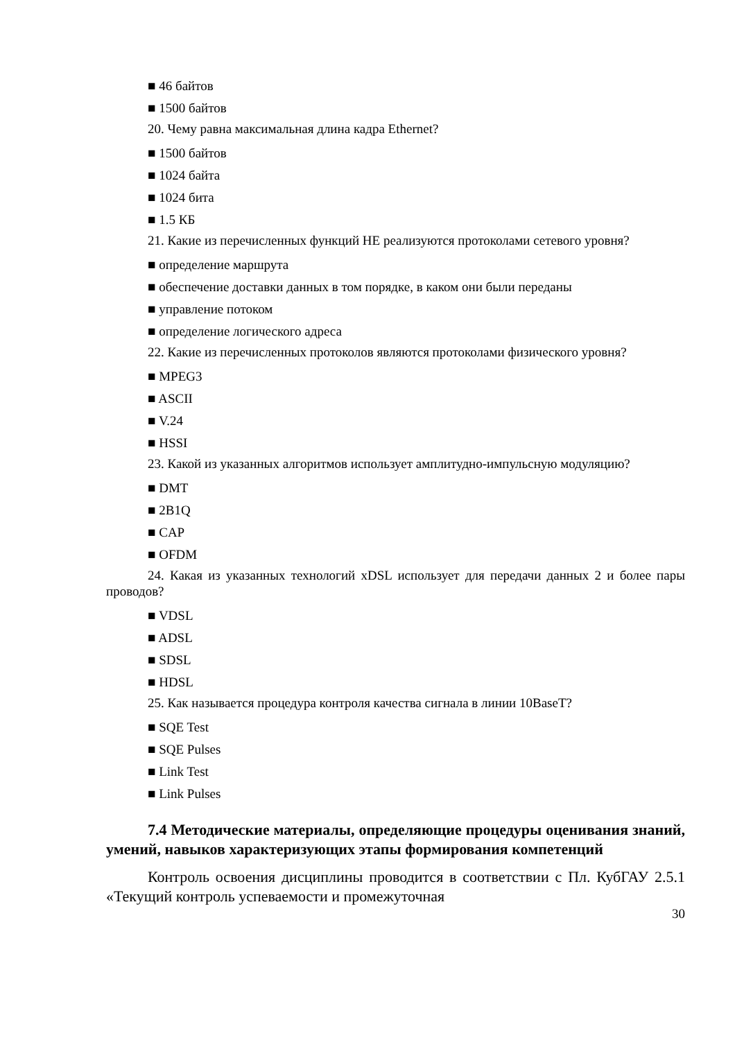■ 46 байтов
■ 1500 байтов
20. Чему равна максимальная длина кадра Ethernet?
■ 1500 байтов
■ 1024 байта
■ 1024 бита
■ 1.5 КБ
21. Какие из перечисленных функций НЕ реализуются протоколами сетевого уровня?
■ определение маршрута
■ обеспечение доставки данных в том порядке, в каком они были переданы
■ управление потоком
■ определение логического адреса
22. Какие из перечисленных протоколов являются протоколами физического уровня?
■ MPEG3
■ ASCII
■ V.24
■ HSSI
23. Какой из указанных алгоритмов использует амплитудно-импульсную модуляцию?
■ DMT
■ 2B1Q
■ CAP
■ OFDM
24. Какая из указанных технологий xDSL использует для передачи данных 2 и более пары проводов?
■ VDSL
■ ADSL
■ SDSL
■ HDSL
25. Как называется процедура контроля качества сигнала в линии 10BaseT?
■ SQE Test
■ SQE Pulses
■ Link Test
■ Link Pulses
7.4 Методические материалы, определяющие процедуры оценивания знаний, умений, навыков характеризующих этапы формирования компетенций
Контроль освоения дисциплины проводится в соответствии с Пл. КубГАУ 2.5.1 «Текущий контроль успеваемости и промежуточная
30